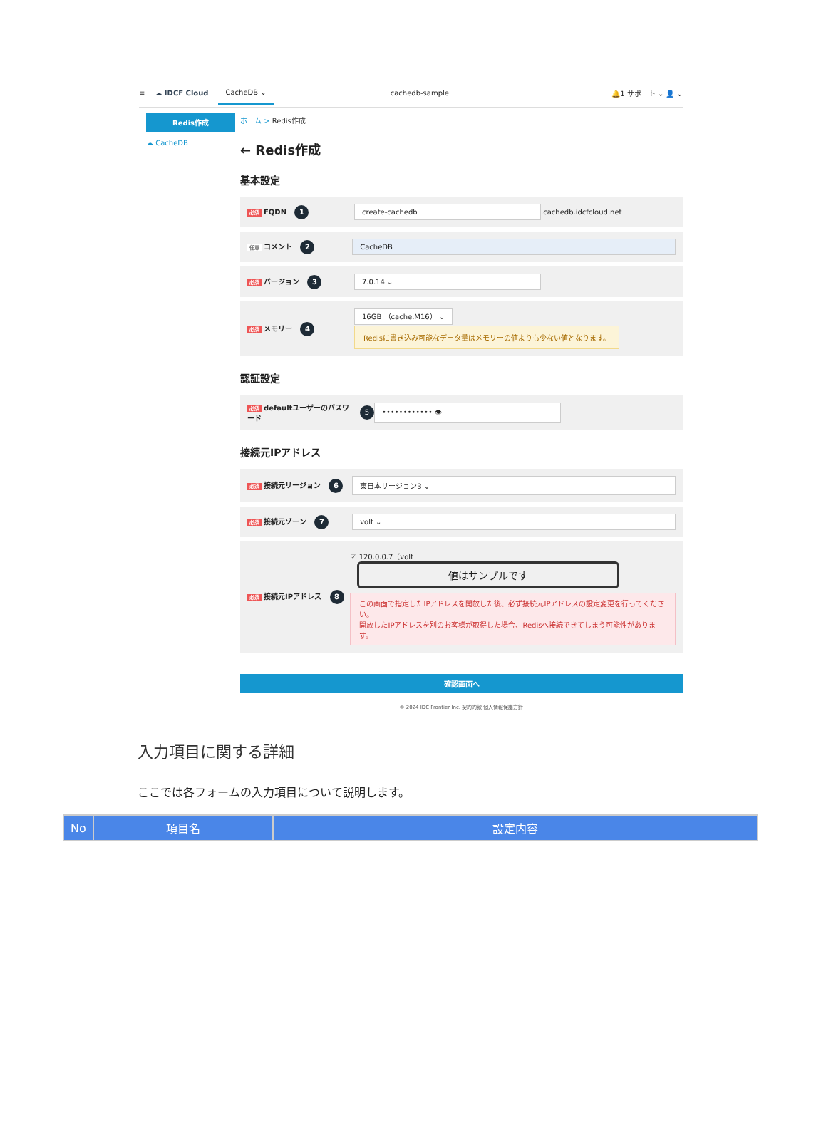≡ ☁ IDCF Cloud CacheDB ⌄ cachedb-sample 🔔1 サポート ⌄ 👤 ⌄
Redis作成
☁ CacheDB
ホーム > Redis作成
← Redis作成
基本設定
必須 FQDN 1
create-cachedb .cachedb.idcfcloud.net
任意 コメント 2
CacheDB
必須 バージョン 3
7.0.14 ⌄
必須 メモリー 4
16GB （cache.M16） ⌄
Redisに書き込み可能なデータ量はメモリーの値よりも少ない値となります。
認証設定
必須 defaultユーザーのパスワード
5 •••••••••••• 👁
接続元IPアドレス
必須 接続元リージョン 6
東日本リージョン3 ⌄
必須 接続元ゾーン 7
volt ⌄
必須 接続元IPアドレス 8
☑ 120.0.0.7（volt 値はサンプルです
この画面で指定したIPアドレスを開放した後、必ず接続元IPアドレスの設定変更を行ってください。
開放したIPアドレスを別のお客様が取得した場合、Redisへ接続できてしまう可能性があります。
確認画面へ
© 2024 IDC Frontier Inc. 契約約款 個人情報保護方針
入力項目に関する詳細
ここでは各フォームの入力項目について説明します。
| No | 項目名 | 設定内容 |
| --- | --- | --- |